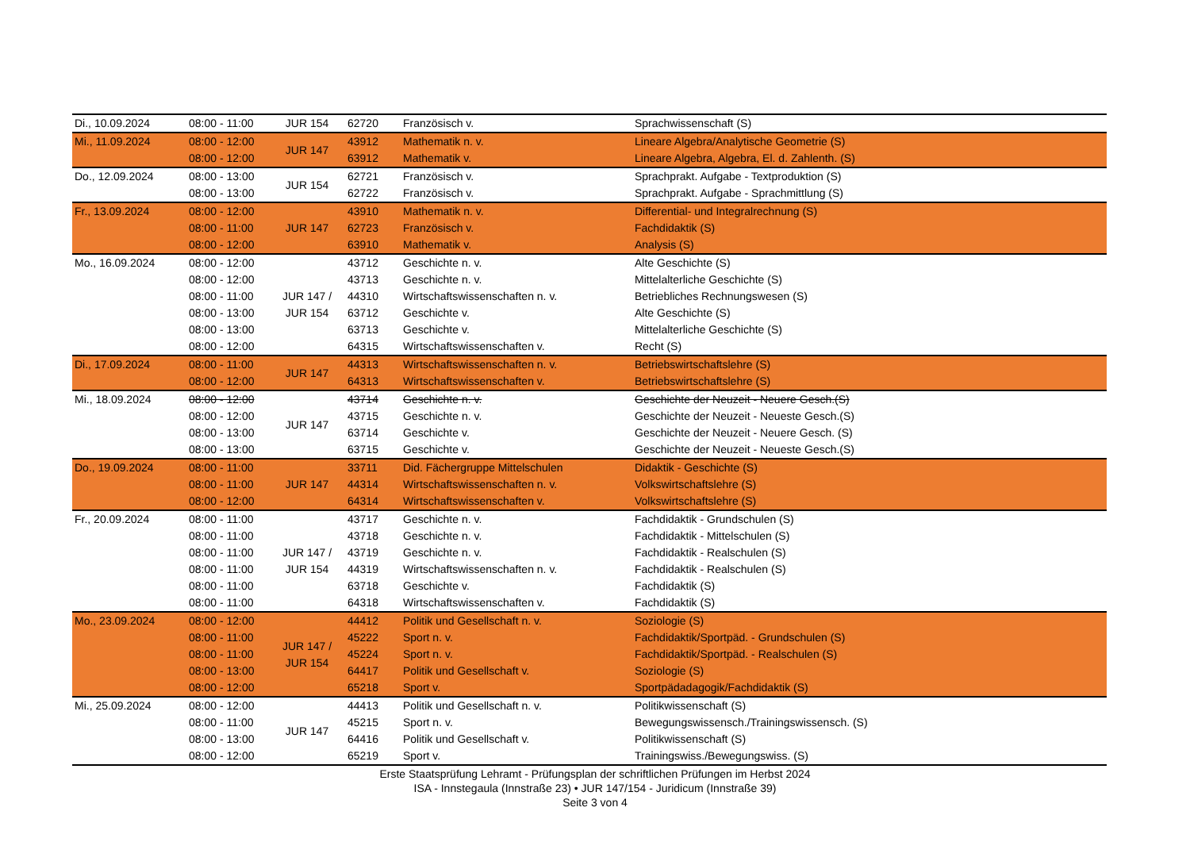| Di., 10.09.2024 | 08:00 - 11:00 | JUR 154 | 62720 | Französisch v. | Sprachwissenschaft (S) |
| Mi., 11.09.2024 | 08:00 - 12:00 | JUR 147 | 43912 | Mathematik n. v. | Lineare Algebra/Analytische Geometrie (S) |
| | 08:00 - 12:00 | | 63912 | Mathematik v. | Lineare Algebra, Algebra, El. d. Zahlenth. (S) |
| Do., 12.09.2024 | 08:00 - 13:00 | JUR 154 | 62721 | Französisch v. | Sprachprakt. Aufgabe - Textproduktion (S) |
| | 08:00 - 13:00 | | 62722 | Französisch v. | Sprachprakt. Aufgabe - Sprachmittlung (S) |
| Fr., 13.09.2024 | 08:00 - 12:00 | JUR 147 | 43910 | Mathematik n. v. | Differential- und Integralrechnung (S) |
| | 08:00 - 11:00 | | 62723 | Französisch v. | Fachdidaktik (S) |
| | 08:00 - 12:00 | | 63910 | Mathematik v. | Analysis (S) |
| Mo., 16.09.2024 | 08:00 - 12:00 | JUR 147 / JUR 154 | 43712 | Geschichte n. v. | Alte Geschichte (S) |
| | 08:00 - 12:00 | | 43713 | Geschichte n. v. | Mittelalterliche Geschichte (S) |
| | 08:00 - 11:00 | | 44310 | Wirtschaftswissenschaften n. v. | Betriebliches Rechnungswesen (S) |
| | 08:00 - 13:00 | | 63712 | Geschichte v. | Alte Geschichte (S) |
| | 08:00 - 13:00 | | 63713 | Geschichte v. | Mittelalterliche Geschichte (S) |
| | 08:00 - 12:00 | | 64315 | Wirtschaftswissenschaften v. | Recht (S) |
| Di., 17.09.2024 | 08:00 - 11:00 | JUR 147 | 44313 | Wirtschaftswissenschaften n. v. | Betriebswirtschaftslehre (S) |
| | 08:00 - 12:00 | | 64313 | Wirtschaftswissenschaften v. | Betriebswirtschaftslehre (S) |
| Mi., 18.09.2024 | 08:00 - 12:00 | JUR 147 | 43714 | Geschichte n. v. | Geschichte der Neuzeit - Neuere Gesch.(S) |
| | 08:00 - 12:00 | | 43715 | Geschichte n. v. | Geschichte der Neuzeit - Neueste Gesch.(S) |
| | 08:00 - 13:00 | | 63714 | Geschichte v. | Geschichte der Neuzeit - Neuere Gesch. (S) |
| | 08:00 - 13:00 | | 63715 | Geschichte v. | Geschichte der Neuzeit - Neueste Gesch.(S) |
| Do., 19.09.2024 | 08:00 - 11:00 | JUR 147 | 33711 | Did. Fächergruppe Mittelschulen | Didaktik - Geschichte (S) |
| | 08:00 - 11:00 | | 44314 | Wirtschaftswissenschaften n. v. | Volkswirtschaftslehre (S) |
| | 08:00 - 12:00 | | 64314 | Wirtschaftswissenschaften v. | Volkswirtschaftslehre (S) |
| Fr., 20.09.2024 | 08:00 - 11:00 | JUR 147 / JUR 154 | 43717 | Geschichte n. v. | Fachdidaktik - Grundschulen (S) |
| | 08:00 - 11:00 | | 43718 | Geschichte n. v. | Fachdidaktik - Mittelschulen (S) |
| | 08:00 - 11:00 | | 43719 | Geschichte n. v. | Fachdidaktik - Realschulen (S) |
| | 08:00 - 11:00 | | 44319 | Wirtschaftswissenschaften n. v. | Fachdidaktik - Realschulen (S) |
| | 08:00 - 11:00 | | 63718 | Geschichte v. | Fachdidaktik (S) |
| | 08:00 - 11:00 | | 64318 | Wirtschaftswissenschaften v. | Fachdidaktik (S) |
| Mo., 23.09.2024 | 08:00 - 12:00 | JUR 147 / JUR 154 | 44412 | Politik und Gesellschaft n. v. | Soziologie (S) |
| | 08:00 - 11:00 | | 45222 | Sport n. v. | Fachdidaktik/Sportpäd. - Grundschulen (S) |
| | 08:00 - 11:00 | | 45224 | Sport n. v. | Fachdidaktik/Sportpäd. - Realschulen (S) |
| | 08:00 - 13:00 | | 64417 | Politik und Gesellschaft v. | Soziologie (S) |
| | 08:00 - 12:00 | | 65218 | Sport v. | Sportpädadagogik/Fachdidaktik (S) |
| Mi., 25.09.2024 | 08:00 - 12:00 | JUR 147 | 44413 | Politik und Gesellschaft n. v. | Politikwissenschaft (S) |
| | 08:00 - 11:00 | | 45215 | Sport n. v. | Bewegungswissensch./Trainingswissensch. (S) |
| | 08:00 - 13:00 | | 64416 | Politik und Gesellschaft v. | Politikwissenschaft (S) |
| | 08:00 - 12:00 | | 65219 | Sport v. | Trainingswiss./Bewegungswiss. (S) |
Erste Staatsprüfung Lehramt - Prüfungsplan der schriftlichen Prüfungen im Herbst 2024
ISA - Innstegaula (Innstraße 23) • JUR 147/154 - Juridicum (Innstraße 39)
Seite 3 von 4